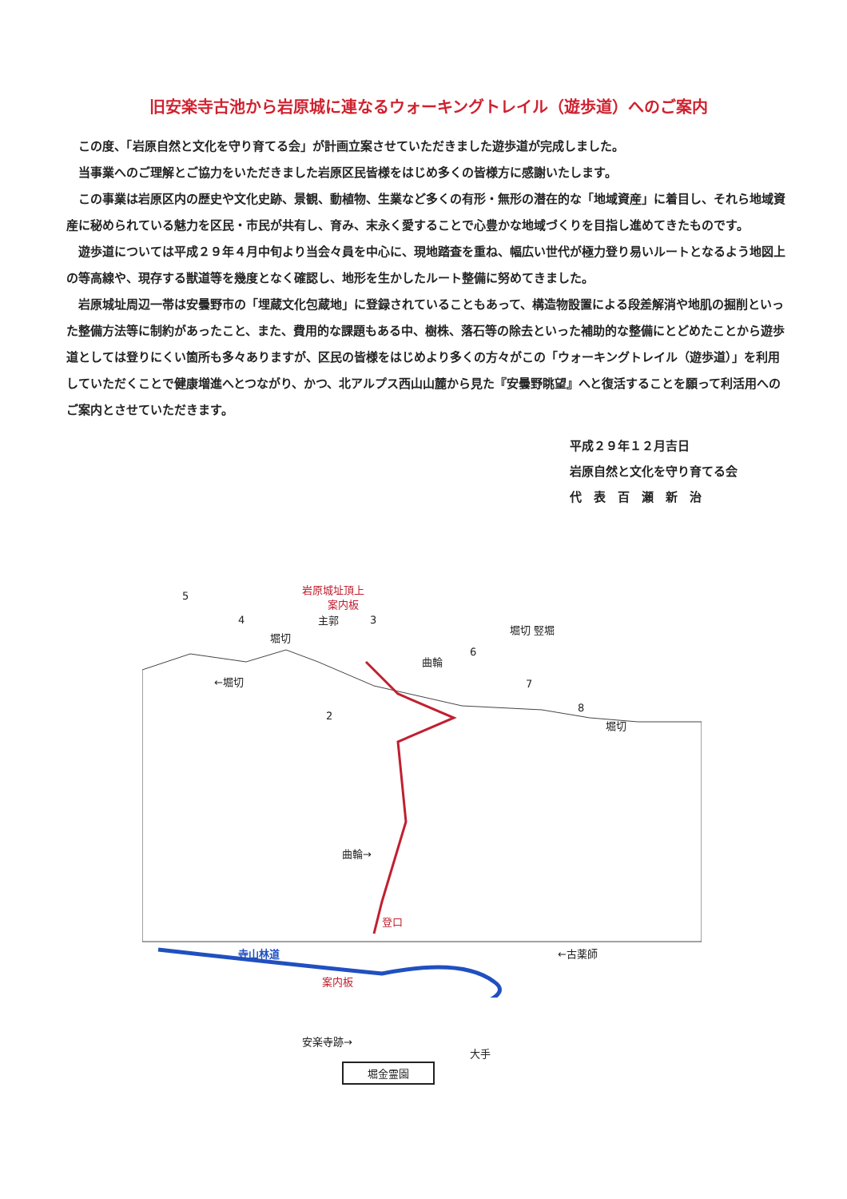旧安楽寺古池から岩原城に連なるウォーキングトレイル（遊歩道）へのご案内
この度、「岩原自然と文化を守り育てる会」が計画立案させていただきました遊歩道が完成しました。
当事業へのご理解とご協力をいただきました岩原区民皆様をはじめ多くの皆様方に感謝いたします。
この事業は岩原区内の歴史や文化史跡、景観、動植物、生業など多くの有形・無形の潜在的な「地域資産」に着目し、それら地域資産に秘められている魅力を区民・市民が共有し、育み、末永く愛することで心豊かな地域づくりを目指し進めてきたものです。
遊歩道については平成２９年４月中旬より当会々員を中心に、現地踏査を重ね、幅広い世代が極力登り易いルートとなるよう地図上の等高線や、現存する獣道等を幾度となく確認し、地形を生かしたルート整備に努めてきました。
岩原城址周辺一帯は安曇野市の「埋蔵文化包蔵地」に登録されていることもあって、構造物設置による段差解消や地肌の掘削といった整備方法等に制約があったこと、また、費用的な課題もある中、樹株、落石等の除去といった補助的な整備にとどめたことから遊歩道としては登りにくい箇所も多々ありますが、区民の皆様をはじめより多くの方々がこの「ウォーキングトレイル（遊歩道）」を利用していただくことで健康増進へとつながり、かつ、北アルプス西山山麓から見た『安曇野眺望』へと復活することを願って利活用へのご案内とさせていただきます。
平成２９年１２月吉日
岩原自然と文化を守り育てる会
代　表　百　瀬　新　治
岩原城址頂上
案内板
主郭
5
4
堀切
3
曲輪
6
堀切 竪堀
7
8
堀切
←堀切
2
曲輪→
登口
寺山林道 ←古薬師
案内板
安楽寺跡→
大手
堀金霊園